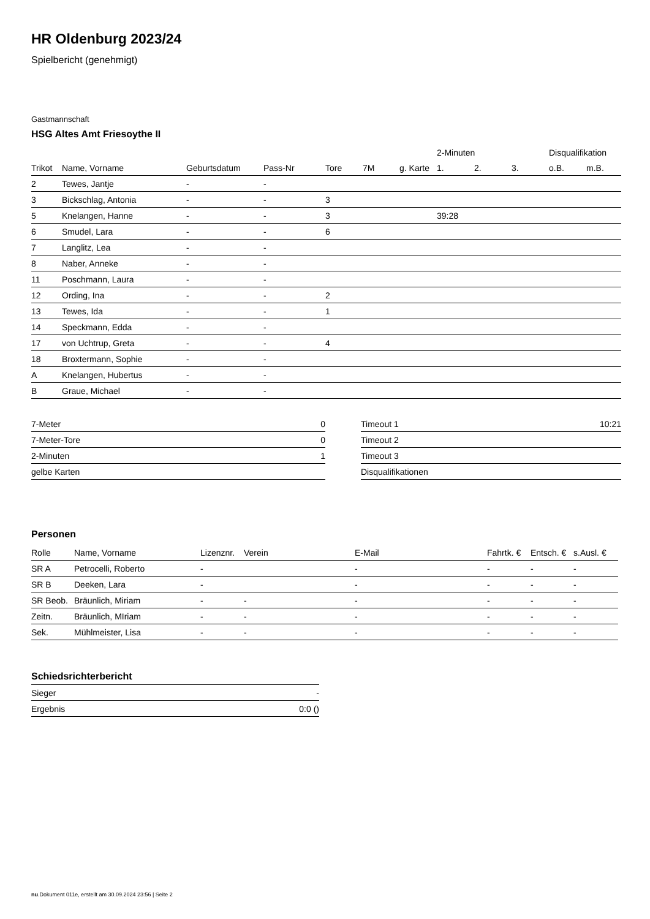HR Oldenburg 2023/24
Spielbericht (genehmigt)
Gastmannschaft
HSG Altes Amt Friesoythe II
| | | | | | | | 2-Minuten | | | Disqualifikation | |
| --- | --- | --- | --- | --- | --- | --- | --- | --- | --- | --- | --- |
| Trikot | Name, Vorname | Geburtsdatum | Pass-Nr | Tore | 7M | g. Karte | 1. | 2. | 3. | o.B. | m.B. |
| 2 | Tewes, Jantje | - | - | | | | | | | | |
| 3 | Bickschlag, Antonia | - | - | 3 | | | | | | | |
| 5 | Knelangen, Hanne | - | - | 3 | | | 39:28 | | | | |
| 6 | Smudel, Lara | - | - | 6 | | | | | | | |
| 7 | Langlitz, Lea | - | - | | | | | | | | |
| 8 | Naber, Anneke | - | - | | | | | | | | |
| 11 | Poschmann, Laura | - | - | | | | | | | | |
| 12 | Ording, Ina | - | - | 2 | | | | | | | |
| 13 | Tewes, Ida | - | - | 1 | | | | | | | |
| 14 | Speckmann, Edda | - | - | | | | | | | | |
| 17 | von Uchtrup, Greta | - | - | 4 | | | | | | | |
| 18 | Broxtermann, Sophie | - | - | | | | | | | | |
| A | Knelangen, Hubertus | - | - | | | | | | | | |
| B | Graue, Michael | - | - | | | | | | | | |
| 7-Meter | 0 |
| 7-Meter-Tore | 0 |
| 2-Minuten | 1 |
| gelbe Karten | |
| Timeout 1 | 10:21 |
| Timeout 2 | |
| Timeout 3 | |
| Disqualifikationen | |
Personen
| Rolle | Name, Vorname | Lizenznr. | Verein | E-Mail | Fahrtk. € | Entsch. € | s.Ausl. € |
| --- | --- | --- | --- | --- | --- | --- | --- |
| SR A | Petrocelli, Roberto | - | | - | - | - | - |
| SR B | Deeken, Lara | - | | - | - | - | - |
| SR Beob. | Bräunlich, Miriam | - | - | - | - | - | - |
| Zeitn. | Bräunlich, MIriam | - | - | - | - | - | - |
| Sek. | Mühlmeister, Lisa | - | - | - | - | - | - |
Schiedsrichterbericht
| Sieger | - |
| Ergebnis | 0:0 () |
nu.Dokument 011e, erstellt am 30.09.2024 23:56 | Seite 2